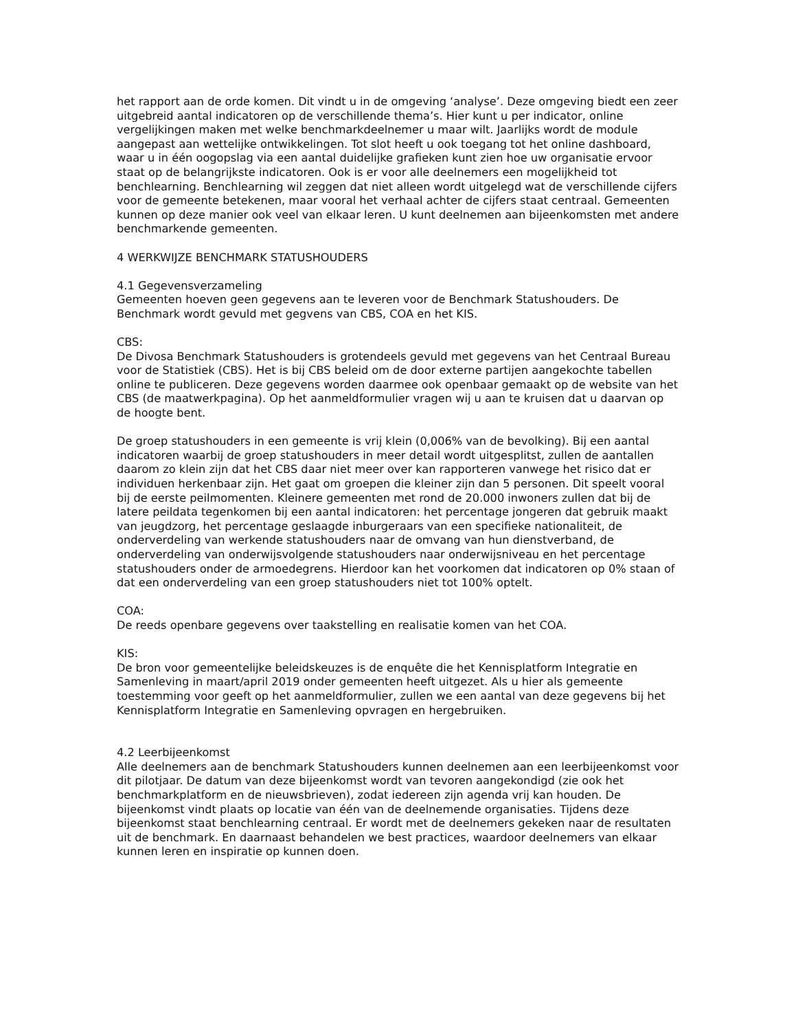het rapport aan de orde komen. Dit vindt u in de omgeving ‘analyse’. Deze omgeving biedt een zeer uitgebreid aantal indicatoren op de verschillende thema’s. Hier kunt u per indicator, online vergelijkingen maken met welke benchmarkdeelnemer u maar wilt. Jaarlijks wordt de module aangepast aan wettelijke ontwikkelingen. Tot slot heeft u ook toegang tot het online dashboard, waar u in één oogopslag via een aantal duidelijke grafieken kunt zien hoe uw organisatie ervoor staat op de belangrijkste indicatoren. Ook is er voor alle deelnemers een mogelijkheid tot benchlearning. Benchlearning wil zeggen dat niet alleen wordt uitgelegd wat de verschillende cijfers voor de gemeente betekenen, maar vooral het verhaal achter de cijfers staat centraal. Gemeenten kunnen op deze manier ook veel van elkaar leren. U kunt deelnemen aan bijeenkomsten met andere benchmarkende gemeenten.
4 WERKWIJZE BENCHMARK STATUSHOUDERS
4.1 Gegevensverzameling
Gemeenten hoeven geen gegevens aan te leveren voor de Benchmark Statushouders. De Benchmark wordt gevuld met gegvens van CBS, COA en het KIS.
CBS:
De Divosa Benchmark Statushouders is grotendeels gevuld met gegevens van het Centraal Bureau voor de Statistiek (CBS). Het is bij CBS beleid om de door externe partijen aangekochte tabellen online te publiceren. Deze gegevens worden daarmee ook openbaar gemaakt op de website van het CBS (de maatwerkpagina). Op het aanmeldformulier vragen wij u aan te kruisen dat u daarvan op de hoogte bent.
De groep statushouders in een gemeente is vrij klein (0,006% van de bevolking). Bij een aantal indicatoren waarbij de groep statushouders in meer detail wordt uitgesplitst, zullen de aantallen daarom zo klein zijn dat het CBS daar niet meer over kan rapporteren vanwege het risico dat er individuen herkenbaar zijn. Het gaat om groepen die kleiner zijn dan 5 personen. Dit speelt vooral bij de eerste peilmomenten. Kleinere gemeenten met rond de 20.000 inwoners zullen dat bij de latere peildata tegenkomen bij een aantal indicatoren: het percentage jongeren dat gebruik maakt van jeugdzorg, het percentage geslaagde inburgeraars van een specifieke nationaliteit, de onderverdeling van werkende statushouders naar de omvang van hun dienstverband, de onderverdeling van onderwijsvolgende statushouders naar onderwijsniveau en het percentage statushouders onder de armoedegrens. Hierdoor kan het voorkomen dat indicatoren op 0% staan of dat een onderverdeling van een groep statushouders niet tot 100% optelt.
COA:
De reeds openbare gegevens over taakstelling en realisatie komen van het COA.
KIS:
De bron voor gemeentelijke beleidskeuzes is de enquête die het Kennisplatform Integratie en Samenleving in maart/april 2019 onder gemeenten heeft uitgezet. Als u hier als gemeente toestemming voor geeft op het aanmeldformulier, zullen we een aantal van deze gegevens bij het Kennisplatform Integratie en Samenleving opvragen en hergebruiken.
4.2 Leerbijeenkomst
Alle deelnemers aan de benchmark Statushouders kunnen deelnemen aan een leerbijeenkomst voor dit pilotjaar. De datum van deze bijeenkomst wordt van tevoren aangekondigd (zie ook het benchmarkplatform en de nieuwsbrieven), zodat iedereen zijn agenda vrij kan houden. De bijeenkomst vindt plaats op locatie van één van de deelnemende organisaties. Tijdens deze bijeenkomst staat benchlearning centraal. Er wordt met de deelnemers gekeken naar de resultaten uit de benchmark. En daarnaast behandelen we best practices, waardoor deelnemers van elkaar kunnen leren en inspiratie op kunnen doen.